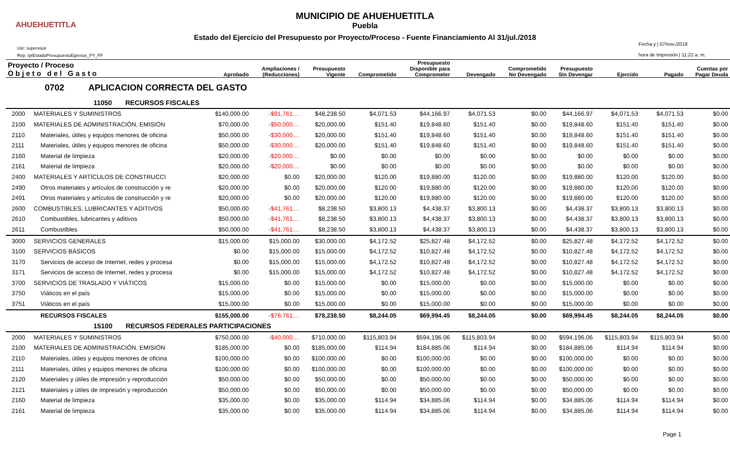AHUEHUETITLA
MUNICIPIO DE AHUEHUETITLA
Puebla
Estado del Ejercicio del Presupuesto por Proyecto/Proceso - Fuente Financiamiento Al 31/jul./2018
Usr: supervisor
Rep: rptEstadoPresupuestoEgresos_PY_FF
Fecha y | 07/nov./2018
hora de Impresión | 11:22 a. m.
| Proyecto / Proceso O b j e t o d e l G a s t o | | Aprobado | Ampliaciones / (Reducciones) | Presupuesto Vigente | Comprometido | Presupuesto Disponible para Comprometer | Devengado | Comprometido No Devengado | Presupuesto Sin Devengar | Ejercido | Pagado | Cuentas por Pagar Deuda |
| --- | --- | --- | --- | --- | --- | --- | --- | --- | --- | --- | --- | --- |
| 0702 APLICACION CORRECTA DEL GASTO | | | | | | | | | | | | |
| 11050 RECURSOS FISCALES | | | | | | | | | | | | |
| 2000 | MATERIALES Y SUMINISTROS | $140,000.00 | -$91,761.... | $48,238.50 | $4,071.53 | $44,166.97 | $4,071.53 | $0.00 | $44,166.97 | $4,071.53 | $4,071.53 | $0.00 |
| 2100 | MATERIALES DE ADMINISTRACIÓN, EMISIÓN | $70,000.00 | -$50,000.... | $20,000.00 | $151.40 | $19,848.60 | $151.40 | $0.00 | $19,848.60 | $151.40 | $151.40 | $0.00 |
| 2110 | Materiales, útiles y equipos menores de oficina | $50,000.00 | -$30,000.... | $20,000.00 | $151.40 | $19,848.60 | $151.40 | $0.00 | $19,848.60 | $151.40 | $151.40 | $0.00 |
| 2111 | Materiales, útiles y equipos menores de oficina | $50,000.00 | -$30,000.... | $20,000.00 | $151.40 | $19,848.60 | $151.40 | $0.00 | $19,848.60 | $151.40 | $151.40 | $0.00 |
| 2160 | Material de limpieza | $20,000.00 | -$20,000.... | $0.00 | $0.00 | $0.00 | $0.00 | $0.00 | $0.00 | $0.00 | $0.00 | $0.00 |
| 2161 | Material de limpieza | $20,000.00 | -$20,000.... | $0.00 | $0.00 | $0.00 | $0.00 | $0.00 | $0.00 | $0.00 | $0.00 | $0.00 |
| 2400 | MATERIALES Y ARTÍCULOS DE CONSTRUCCI | $20,000.00 | $0.00 | $20,000.00 | $120.00 | $19,880.00 | $120.00 | $0.00 | $19,880.00 | $120.00 | $120.00 | $0.00 |
| 2490 | Otros materiales y artículos de construcción y re | $20,000.00 | $0.00 | $20,000.00 | $120.00 | $19,880.00 | $120.00 | $0.00 | $19,880.00 | $120.00 | $120.00 | $0.00 |
| 2491 | Otros materiales y artículos de construcción y re | $20,000.00 | $0.00 | $20,000.00 | $120.00 | $19,880.00 | $120.00 | $0.00 | $19,880.00 | $120.00 | $120.00 | $0.00 |
| 2600 | COMBUSTIBLES, LUBRICANTES Y ADITIVOS | $50,000.00 | -$41,761.... | $8,238.50 | $3,800.13 | $4,438.37 | $3,800.13 | $0.00 | $4,438.37 | $3,800.13 | $3,800.13 | $0.00 |
| 2610 | Combustibles, lubricantes y aditivos | $50,000.00 | -$41,761.... | $8,238.50 | $3,800.13 | $4,438.37 | $3,800.13 | $0.00 | $4,438.37 | $3,800.13 | $3,800.13 | $0.00 |
| 2611 | Combustibles | $50,000.00 | -$41,761.... | $8,238.50 | $3,800.13 | $4,438.37 | $3,800.13 | $0.00 | $4,438.37 | $3,800.13 | $3,800.13 | $0.00 |
| 3000 | SERVICIOS GENERALES | $15,000.00 | $15,000.00 | $30,000.00 | $4,172.52 | $25,827.48 | $4,172.52 | $0.00 | $25,827.48 | $4,172.52 | $4,172.52 | $0.00 |
| 3100 | SERVICIOS BÁSICOS | $0.00 | $15,000.00 | $15,000.00 | $4,172.52 | $10,827.48 | $4,172.52 | $0.00 | $10,827.48 | $4,172.52 | $4,172.52 | $0.00 |
| 3170 | Servicios de acceso de Internet, redes y procesa | $0.00 | $15,000.00 | $15,000.00 | $4,172.52 | $10,827.48 | $4,172.52 | $0.00 | $10,827.48 | $4,172.52 | $4,172.52 | $0.00 |
| 3171 | Servicios de acceso de Internet, redes y procesa | $0.00 | $15,000.00 | $15,000.00 | $4,172.52 | $10,827.48 | $4,172.52 | $0.00 | $10,827.48 | $4,172.52 | $4,172.52 | $0.00 |
| 3700 | SERVICIOS DE TRASLADO Y VIÁTICOS | $15,000.00 | $0.00 | $15,000.00 | $0.00 | $15,000.00 | $0.00 | $0.00 | $15,000.00 | $0.00 | $0.00 | $0.00 |
| 3750 | Viáticos en el país | $15,000.00 | $0.00 | $15,000.00 | $0.00 | $15,000.00 | $0.00 | $0.00 | $15,000.00 | $0.00 | $0.00 | $0.00 |
| 3751 | Viáticos en el país | $15,000.00 | $0.00 | $15,000.00 | $0.00 | $15,000.00 | $0.00 | $0.00 | $15,000.00 | $0.00 | $0.00 | $0.00 |
| | RECURSOS FISCALES | $155,000.00 | -$76,761.... | $78,238.50 | $8,244.05 | $69,994.45 | $8,244.05 | $0.00 | $69,994.45 | $8,244.05 | $8,244.05 | $0.00 |
| 15100 RECURSOS FEDERALES PARTICIPACIONES | | | | | | | | | | | | |
| 2000 | MATERIALES Y SUMINISTROS | $750,000.00 | -$40,000.... | $710,000.00 | $115,803.94 | $594,196.06 | $115,803.94 | $0.00 | $594,196.06 | $115,803.94 | $115,803.94 | $0.00 |
| 2100 | MATERIALES DE ADMINISTRACIÓN, EMISIÓN | $185,000.00 | $0.00 | $185,000.00 | $114.94 | $184,885.06 | $114.94 | $0.00 | $184,885.06 | $114.94 | $114.94 | $0.00 |
| 2110 | Materiales, útiles y equipos menores de oficina | $100,000.00 | $0.00 | $100,000.00 | $0.00 | $100,000.00 | $0.00 | $0.00 | $100,000.00 | $0.00 | $0.00 | $0.00 |
| 2111 | Materiales, útiles y equipos menores de oficina | $100,000.00 | $0.00 | $100,000.00 | $0.00 | $100,000.00 | $0.00 | $0.00 | $100,000.00 | $0.00 | $0.00 | $0.00 |
| 2120 | Materiales y útiles de impresión y reproducción | $50,000.00 | $0.00 | $50,000.00 | $0.00 | $50,000.00 | $0.00 | $0.00 | $50,000.00 | $0.00 | $0.00 | $0.00 |
| 2121 | Materiales y útiles de impresión y reproducción | $50,000.00 | $0.00 | $50,000.00 | $0.00 | $50,000.00 | $0.00 | $0.00 | $50,000.00 | $0.00 | $0.00 | $0.00 |
| 2160 | Material de limpieza | $35,000.00 | $0.00 | $35,000.00 | $114.94 | $34,885.06 | $114.94 | $0.00 | $34,885.06 | $114.94 | $114.94 | $0.00 |
| 2161 | Material de limpieza | $35,000.00 | $0.00 | $35,000.00 | $114.94 | $34,885.06 | $114.94 | $0.00 | $34,885.06 | $114.94 | $114.94 | $0.00 |
Page 1